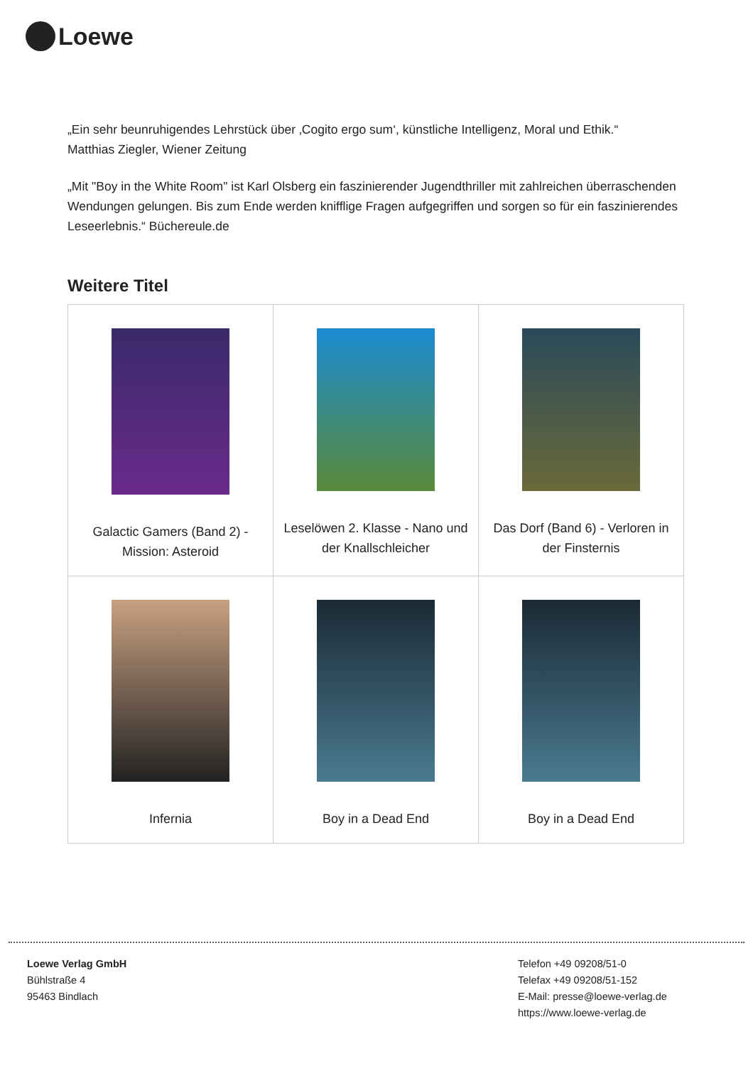Loewe
„Ein sehr beunruhigendes Lehrstück über ‚Cogito ergo sum‘, künstliche Intelligenz, Moral und Ethik.“
Matthias Ziegler, Wiener Zeitung
„Mit "Boy in the White Room" ist Karl Olsberg ein faszinierender Jugendthriller mit zahlreichen überraschenden Wendungen gelungen. Bis zum Ende werden knifflige Fragen aufgegriffen und sorgen so für ein faszinierendes Leseerlebnis.“ Büchereule.de
Weitere Titel
| Galactic Gamers (Band 2) - Mission: Asteroid | Leselöwen 2. Klasse - Nano und der Knallschleicher | Das Dorf (Band 6) - Verloren in der Finsternis |
| Infernia | Boy in a Dead End | Boy in a Dead End |
Loewe Verlag GmbH
Bühlstraße 4
95463 Bindlach
Telefon +49 09208/51-0
Telefax +49 09208/51-152
E-Mail: presse@loewe-verlag.de
https://www.loewe-verlag.de